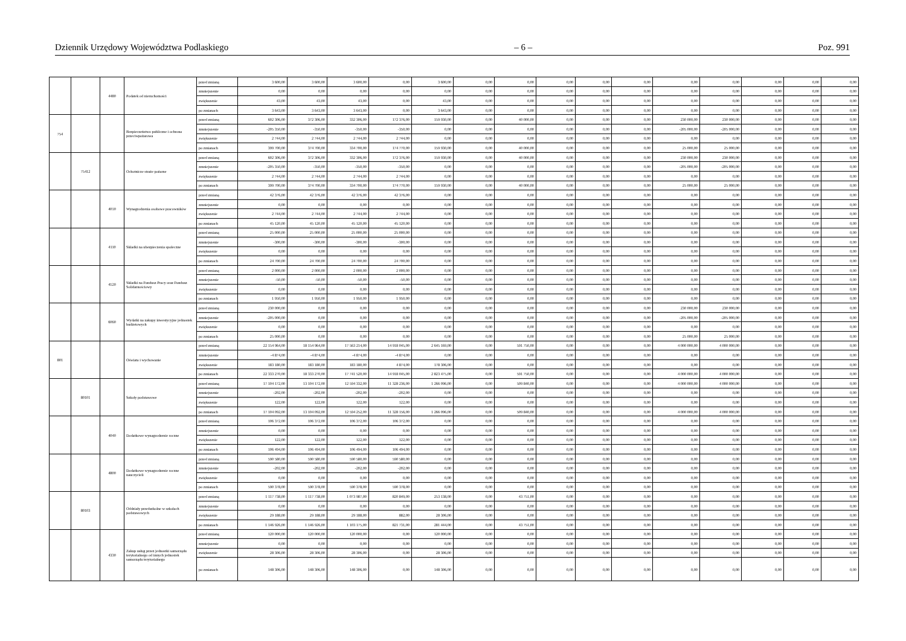Dziennik Urzędowy Województwa Podlaskiego – 6 – Poz. 991
| | | 4480 | Podatek od nieruchomości | przed zmianą | 3 600,00 | 3 600,00 | 3 600,00 | 0,00 | 3 600,00 | 0,00 | 0,00 | 0,00 | 0,00 | 0,00 | 0,00 | 0,00 | 0,00 | 0,00 | 0,00 |
| | | | | zmniejszenie | 0,00 | 0,00 | 0,00 | 0,00 | 0,00 | 0,00 | 0,00 | 0,00 | 0,00 | 0,00 | 0,00 | 0,00 | 0,00 | 0,00 | 0,00 |
| | | | | zwiększenie | 43,00 | 43,00 | 43,00 | 0,00 | 43,00 | 0,00 | 0,00 | 0,00 | 0,00 | 0,00 | 0,00 | 0,00 | 0,00 | 0,00 | 0,00 |
| | | | | po zmianach | 3 643,00 | 3 643,00 | 3 643,00 | 0,00 | 3 643,00 | 0,00 | 0,00 | 0,00 | 0,00 | 0,00 | 0,00 | 0,00 | 0,00 | 0,00 | 0,00 |
| 754 | | | Bezpieczeństwo publiczne i ochrona przeciwpożarowa | przed zmianą | 602 306,00 | 372 306,00 | 332 306,00 | 172 376,00 | 159 930,00 | 0,00 | 40 000,00 | 0,00 | 0,00 | 0,00 | 230 000,00 | 230 000,00 | 0,00 | 0,00 | 0,00 |
| | | | | zmniejszenie | -205 350,00 | -350,00 | -350,00 | -350,00 | 0,00 | 0,00 | 0,00 | 0,00 | 0,00 | 0,00 | -205 000,00 | -205 000,00 | 0,00 | 0,00 | 0,00 |
| | | | | zwiększenie | 2 744,00 | 2 744,00 | 2 744,00 | 2 744,00 | 0,00 | 0,00 | 0,00 | 0,00 | 0,00 | 0,00 | 0,00 | 0,00 | 0,00 | 0,00 | 0,00 |
| | | | | po zmianach | 399 700,00 | 374 700,00 | 334 700,00 | 174 770,00 | 159 930,00 | 0,00 | 40 000,00 | 0,00 | 0,00 | 0,00 | 25 000,00 | 25 000,00 | 0,00 | 0,00 | 0,00 |
| | 75412 | | Ochotnicze straże pożarne | przed zmianą | 602 306,00 | 372 306,00 | 332 306,00 | 172 376,00 | 159 930,00 | 0,00 | 40 000,00 | 0,00 | 0,00 | 0,00 | 230 000,00 | 230 000,00 | 0,00 | 0,00 | 0,00 |
| | | | | zmniejszenie | -205 350,00 | -350,00 | -350,00 | -350,00 | 0,00 | 0,00 | 0,00 | 0,00 | 0,00 | 0,00 | -205 000,00 | -205 000,00 | 0,00 | 0,00 | 0,00 |
| | | | | zwiększenie | 2 744,00 | 2 744,00 | 2 744,00 | 2 744,00 | 0,00 | 0,00 | 0,00 | 0,00 | 0,00 | 0,00 | 0,00 | 0,00 | 0,00 | 0,00 | 0,00 |
| | | | | po zmianach | 399 700,00 | 374 700,00 | 334 700,00 | 174 770,00 | 159 930,00 | 0,00 | 40 000,00 | 0,00 | 0,00 | 0,00 | 25 000,00 | 25 000,00 | 0,00 | 0,00 | 0,00 |
| | | 4010 | Wynagrodzenia osobowe pracowników | przed zmianą | 42 376,00 | 42 376,00 | 42 376,00 | 42 376,00 | 0,00 | 0,00 | 0,00 | 0,00 | 0,00 | 0,00 | 0,00 | 0,00 | 0,00 | 0,00 | 0,00 |
| | | | | zmniejszenie | 0,00 | 0,00 | 0,00 | 0,00 | 0,00 | 0,00 | 0,00 | 0,00 | 0,00 | 0,00 | 0,00 | 0,00 | 0,00 | 0,00 | 0,00 |
| | | | | zwiększenie | 2 744,00 | 2 744,00 | 2 744,00 | 2 744,00 | 0,00 | 0,00 | 0,00 | 0,00 | 0,00 | 0,00 | 0,00 | 0,00 | 0,00 | 0,00 | 0,00 |
| | | | | po zmianach | 45 120,00 | 45 120,00 | 45 120,00 | 45 120,00 | 0,00 | 0,00 | 0,00 | 0,00 | 0,00 | 0,00 | 0,00 | 0,00 | 0,00 | 0,00 | 0,00 |
| | | 4110 | Składki na ubezpieczenia społeczne | przed zmianą | 25 000,00 | 25 000,00 | 25 000,00 | 25 000,00 | 0,00 | 0,00 | 0,00 | 0,00 | 0,00 | 0,00 | 0,00 | 0,00 | 0,00 | 0,00 | 0,00 |
| | | | | zmniejszenie | -300,00 | -300,00 | -300,00 | -300,00 | 0,00 | 0,00 | 0,00 | 0,00 | 0,00 | 0,00 | 0,00 | 0,00 | 0,00 | 0,00 | 0,00 |
| | | | | zwiększenie | 0,00 | 0,00 | 0,00 | 0,00 | 0,00 | 0,00 | 0,00 | 0,00 | 0,00 | 0,00 | 0,00 | 0,00 | 0,00 | 0,00 | 0,00 |
| | | | | po zmianach | 24 700,00 | 24 700,00 | 24 700,00 | 24 700,00 | 0,00 | 0,00 | 0,00 | 0,00 | 0,00 | 0,00 | 0,00 | 0,00 | 0,00 | 0,00 | 0,00 |
| | | 4120 | Składki na Fundusz Pracy oraz Fundusz Solidarnościowy | przed zmianą | 2 000,00 | 2 000,00 | 2 000,00 | 2 000,00 | 0,00 | 0,00 | 0,00 | 0,00 | 0,00 | 0,00 | 0,00 | 0,00 | 0,00 | 0,00 | 0,00 |
| | | | | zmniejszenie | -50,00 | -50,00 | -50,00 | -50,00 | 0,00 | 0,00 | 0,00 | 0,00 | 0,00 | 0,00 | 0,00 | 0,00 | 0,00 | 0,00 | 0,00 |
| | | | | zwiększenie | 0,00 | 0,00 | 0,00 | 0,00 | 0,00 | 0,00 | 0,00 | 0,00 | 0,00 | 0,00 | 0,00 | 0,00 | 0,00 | 0,00 | 0,00 |
| | | | | po zmianach | 1 950,00 | 1 950,00 | 1 950,00 | 1 950,00 | 0,00 | 0,00 | 0,00 | 0,00 | 0,00 | 0,00 | 0,00 | 0,00 | 0,00 | 0,00 | 0,00 |
| | | 6060 | Wydatki na zakupy inwestycyjne jednostek budżetowych | przed zmianą | 230 000,00 | 0,00 | 0,00 | 0,00 | 0,00 | 0,00 | 0,00 | 0,00 | 0,00 | 0,00 | 230 000,00 | 230 000,00 | 0,00 | 0,00 | 0,00 |
| | | | | zmniejszenie | -205 000,00 | 0,00 | 0,00 | 0,00 | 0,00 | 0,00 | 0,00 | 0,00 | 0,00 | 0,00 | -205 000,00 | -205 000,00 | 0,00 | 0,00 | 0,00 |
| | | | | zwiększenie | 0,00 | 0,00 | 0,00 | 0,00 | 0,00 | 0,00 | 0,00 | 0,00 | 0,00 | 0,00 | 0,00 | 0,00 | 0,00 | 0,00 | 0,00 |
| | | | | po zmianach | 25 000,00 | 0,00 | 0,00 | 0,00 | 0,00 | 0,00 | 0,00 | 0,00 | 0,00 | 0,00 | 25 000,00 | 25 000,00 | 0,00 | 0,00 | 0,00 |
| 801 | | | Oświata i wychowanie | przed zmianą | 22 154 964,00 | 18 154 964,00 | 17 563 214,00 | 14 918 045,00 | 2 645 169,00 | 0,00 | 591 750,00 | 0,00 | 0,00 | 0,00 | 4 000 000,00 | 4 000 000,00 | 0,00 | 0,00 | 0,00 |
| | | | | zmniejszenie | -4 874,00 | -4 874,00 | -4 874,00 | -4 874,00 | 0,00 | 0,00 | 0,00 | 0,00 | 0,00 | 0,00 | 0,00 | 0,00 | 0,00 | 0,00 | 0,00 |
| | | | | zwiększenie | 183 180,00 | 183 180,00 | 183 180,00 | 4 874,00 | 178 306,00 | 0,00 | 0,00 | 0,00 | 0,00 | 0,00 | 0,00 | 0,00 | 0,00 | 0,00 | 0,00 |
| | | | | po zmianach | 22 333 270,00 | 18 333 270,00 | 17 741 520,00 | 14 918 045,00 | 2 823 475,00 | 0,00 | 591 750,00 | 0,00 | 0,00 | 0,00 | 4 000 000,00 | 4 000 000,00 | 0,00 | 0,00 | 0,00 |
| | 80101 | | Szkoły podstawowe | przed zmianą | 17 104 172,00 | 13 104 172,00 | 12 594 332,00 | 11 328 236,00 | 1 266 096,00 | 0,00 | 509 840,00 | 0,00 | 0,00 | 0,00 | 4 000 000,00 | 4 000 000,00 | 0,00 | 0,00 | 0,00 |
| | | | | zmniejszenie | -202,00 | -202,00 | -202,00 | -202,00 | 0,00 | 0,00 | 0,00 | 0,00 | 0,00 | 0,00 | 0,00 | 0,00 | 0,00 | 0,00 | 0,00 |
| | | | | zwiększenie | 122,00 | 122,00 | 122,00 | 122,00 | 0,00 | 0,00 | 0,00 | 0,00 | 0,00 | 0,00 | 0,00 | 0,00 | 0,00 | 0,00 | 0,00 |
| | | | | po zmianach | 17 104 092,00 | 13 104 092,00 | 12 594 252,00 | 11 328 156,00 | 1 266 096,00 | 0,00 | 509 840,00 | 0,00 | 0,00 | 0,00 | 4 000 000,00 | 4 000 000,00 | 0,00 | 0,00 | 0,00 |
| | | 4040 | Dodatkowe wynagrodzenie roczne | przed zmianą | 106 372,00 | 106 372,00 | 106 372,00 | 106 372,00 | 0,00 | 0,00 | 0,00 | 0,00 | 0,00 | 0,00 | 0,00 | 0,00 | 0,00 | 0,00 | 0,00 |
| | | | | zmniejszenie | 0,00 | 0,00 | 0,00 | 0,00 | 0,00 | 0,00 | 0,00 | 0,00 | 0,00 | 0,00 | 0,00 | 0,00 | 0,00 | 0,00 | 0,00 |
| | | | | zwiększenie | 122,00 | 122,00 | 122,00 | 122,00 | 0,00 | 0,00 | 0,00 | 0,00 | 0,00 | 0,00 | 0,00 | 0,00 | 0,00 | 0,00 | 0,00 |
| | | | | po zmianach | 106 494,00 | 106 494,00 | 106 494,00 | 106 494,00 | 0,00 | 0,00 | 0,00 | 0,00 | 0,00 | 0,00 | 0,00 | 0,00 | 0,00 | 0,00 | 0,00 |
| | | 4800 | Dodatkowe wynagrodzenie roczne nauczycieli | przed zmianą | 590 580,00 | 590 580,00 | 590 580,00 | 590 580,00 | 0,00 | 0,00 | 0,00 | 0,00 | 0,00 | 0,00 | 0,00 | 0,00 | 0,00 | 0,00 | 0,00 |
| | | | | zmniejszenie | -202,00 | -202,00 | -202,00 | -202,00 | 0,00 | 0,00 | 0,00 | 0,00 | 0,00 | 0,00 | 0,00 | 0,00 | 0,00 | 0,00 | 0,00 |
| | | | | zwiększenie | 0,00 | 0,00 | 0,00 | 0,00 | 0,00 | 0,00 | 0,00 | 0,00 | 0,00 | 0,00 | 0,00 | 0,00 | 0,00 | 0,00 | 0,00 |
| | | | | po zmianach | 590 378,00 | 590 378,00 | 590 378,00 | 590 378,00 | 0,00 | 0,00 | 0,00 | 0,00 | 0,00 | 0,00 | 0,00 | 0,00 | 0,00 | 0,00 | 0,00 |
| | 80103 | | Oddziały przedszkolne w szkołach podstawowych | przed zmianą | 1 117 738,00 | 1 117 738,00 | 1 073 987,00 | 820 849,00 | 253 138,00 | 0,00 | 43 751,00 | 0,00 | 0,00 | 0,00 | 0,00 | 0,00 | 0,00 | 0,00 | 0,00 |
| | | | | zmniejszenie | 0,00 | 0,00 | 0,00 | 0,00 | 0,00 | 0,00 | 0,00 | 0,00 | 0,00 | 0,00 | 0,00 | 0,00 | 0,00 | 0,00 | 0,00 |
| | | | | zwiększenie | 29 188,00 | 29 188,00 | 29 188,00 | 882,00 | 28 306,00 | 0,00 | 0,00 | 0,00 | 0,00 | 0,00 | 0,00 | 0,00 | 0,00 | 0,00 | 0,00 |
| | | | | po zmianach | 1 146 926,00 | 1 146 926,00 | 1 103 175,00 | 821 731,00 | 281 444,00 | 0,00 | 43 751,00 | 0,00 | 0,00 | 0,00 | 0,00 | 0,00 | 0,00 | 0,00 | 0,00 |
| | | 4330 | Zakup usług przez jednostki samorządu terytorialnego od innych jednostek samorządu terytorialnego | przed zmianą | 120 000,00 | 120 000,00 | 120 000,00 | 0,00 | 120 000,00 | 0,00 | 0,00 | 0,00 | 0,00 | 0,00 | 0,00 | 0,00 | 0,00 | 0,00 | 0,00 |
| | | | | zmniejszenie | 0,00 | 0,00 | 0,00 | 0,00 | 0,00 | 0,00 | 0,00 | 0,00 | 0,00 | 0,00 | 0,00 | 0,00 | 0,00 | 0,00 | 0,00 |
| | | | | zwiększenie | 28 306,00 | 28 306,00 | 28 306,00 | 0,00 | 28 306,00 | 0,00 | 0,00 | 0,00 | 0,00 | 0,00 | 0,00 | 0,00 | 0,00 | 0,00 | 0,00 |
| | | | | po zmianach | 148 306,00 | 148 306,00 | 148 306,00 | 0,00 | 148 306,00 | 0,00 | 0,00 | 0,00 | 0,00 | 0,00 | 0,00 | 0,00 | 0,00 | 0,00 | 0,00 |